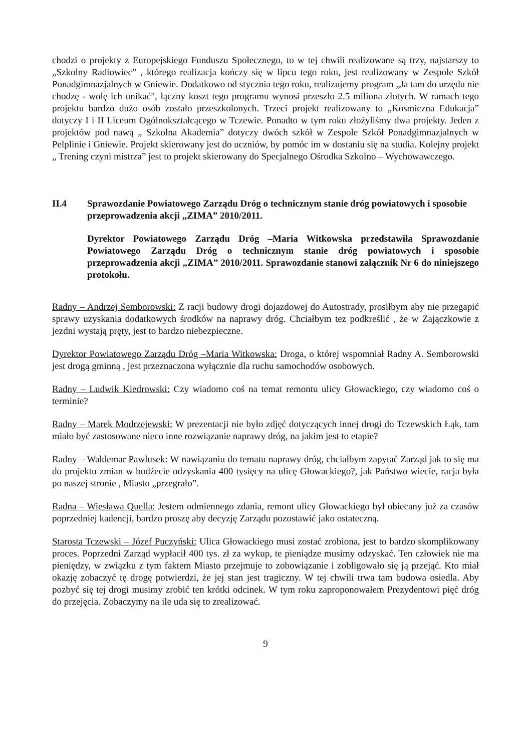chodzi o projekty z Europejskiego Funduszu Społecznego, to w tej chwili realizowane są trzy, najstarszy to „Szkolny Radiowiec” , którego realizacja kończy się w lipcu tego roku, jest realizowany w Zespole Szkół Ponadgimnazjalnych w Gniewie. Dodatkowo od stycznia tego roku, realizujemy program „Ja tam do urzędu nie chodzę - wolę ich unikać", łączny koszt tego programu wynosi przeszło 2.5 miliona złotych. W ramach tego projektu bardzo dużo osób zostało przeszkolonych. Trzeci projekt realizowany to „Kosmiczna Edukacja” dotyczy I i II Liceum Ogólnokształcącego w Tczewie. Ponadto w tym roku złożyliśmy dwa projekty. Jeden z projektów pod nawą „ Szkolna Akademia” dotyczy dwóch szkół w Zespole Szkół Ponadgimnazjalnych w Pelplinie i Gniewie. Projekt skierowany jest do uczniów, by pomóc im w dostaniu się na studia. Kolejny projekt „ Trening czyni mistrza” jest to projekt skierowany do Specjalnego Ośrodka Szkolno – Wychowawczego.
II.4 Sprawozdanie Powiatowego Zarządu Dróg o technicznym stanie dróg powiatowych i sposobie przeprowadzenia akcji „ZIMA” 2010/2011.
Dyrektor Powiatowego Zarządu Dróg –Maria Witkowska przedstawiła Sprawozdanie Powiatowego Zarządu Dróg o technicznym stanie dróg powiatowych i sposobie przeprowadzenia akcji „ZIMA” 2010/2011. Sprawozdanie stanowi załącznik Nr 6 do niniejszego protokołu.
Radny – Andrzej Semborowski: Z racji budowy drogi dojazdowej do Autostrady, prosiłbym aby nie przegapić sprawy uzyskania dodatkowych środków na naprawy dróg. Chciałbym tez podkreślić , że w Zajączkowie z jezdni wystają pręty, jest to bardzo niebezpieczne.
Dyrektor Powiatowego Zarządu Dróg –Maria Witkowska: Droga, o której wspomniał Radny A. Semborowski jest drogą gminną , jest przeznaczona wyłącznie dla ruchu samochodów osobowych.
Radny – Ludwik Kiedrowski: Czy wiadomo coś na temat remontu ulicy Głowackiego, czy wiadomo coś o terminie?
Radny – Marek Modrzejewski: W prezentacji nie było zdjęć dotyczących innej drogi do Tczewskich Łąk, tam miało być zastosowane nieco inne rozwiązanie naprawy dróg, na jakim jest to etapie?
Radny – Waldemar Pawlusek: W nawiązaniu do tematu naprawy dróg, chciałbym zapytać Zarząd jak to się ma do projektu zmian w budżecie odzyskania 400 tysięcy na ulicę Głowackiego?, jak Państwo wiecie, racja była po naszej stronie , Miasto „przegrało”.
Radna – Wiesława Quella: Jestem odmiennego zdania, remont ulicy Głowackiego był obiecany już za czasów poprzedniej kadencji, bardzo proszę aby decyzję Zarządu pozostawić jako ostateczną.
Starosta Tczewski – Józef Puczyński: Ulica Głowackiego musi zostać zrobiona, jest to bardzo skomplikowany proces. Poprzedni Zarząd wypłacił 400 tys. zł za wykup, te pieniądze musimy odzyskać. Ten człowiek nie ma pieniędzy, w związku z tym faktem Miasto przejmuje to zobowiązanie i zobligowało się ją przejąć. Kto miał okazję zobaczyć tę drogę potwierdzi, że jej stan jest tragiczny. W tej chwili trwa tam budowa osiedla. Aby pozbyć się tej drogi musimy zrobić ten krótki odcinek. W tym roku zaproponowałem Prezydentowi pięć dróg do przejęcia. Zobaczymy na ile uda się to zrealizować.
9